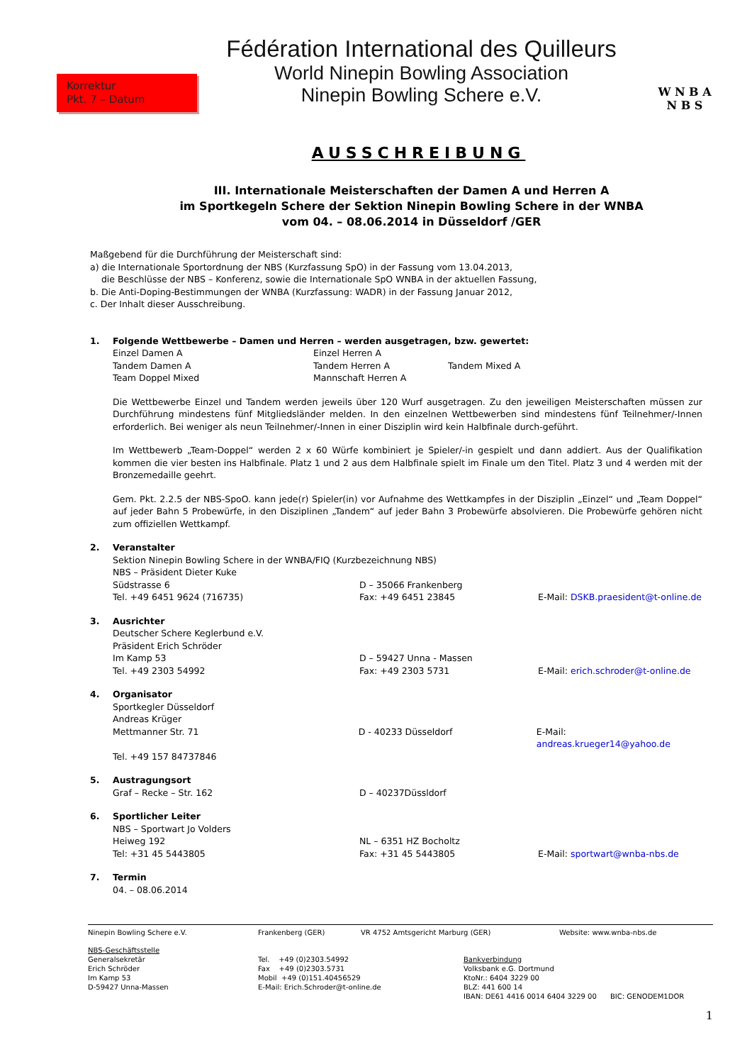Korrektur
Pkt. 7 – Datum
Fédération International des Quilleurs
World Ninepin Bowling Association
Ninepin Bowling Schere e.V.
W N B A
N B S
AUSSCHREIBUNG
III. Internationale Meisterschaften der Damen A und Herren A
im Sportkegeln Schere der Sektion Ninepin Bowling Schere in der WNBA
vom 04. – 08.06.2014 in Düsseldorf /GER
Maßgebend für die Durchführung der Meisterschaft sind:
a) die Internationale Sportordnung der NBS (Kurzfassung SpO) in der Fassung vom 13.04.2013,
die Beschlüsse der NBS – Konferenz, sowie die Internationale SpO WNBA in der aktuellen Fassung,
b. Die Anti-Doping-Bestimmungen der WNBA (Kurzfassung: WADR) in der Fassung Januar 2012,
c. Der Inhalt dieser Ausschreibung.
1. Folgende Wettbewerbe – Damen und Herren – werden ausgetragen, bzw. gewertet:
Einzel Damen A Einzel Herren A
Tandem Damen A Tandem Herren A Tandem Mixed A
Team Doppel Mixed Mannschaft Herren A
Die Wettbewerbe Einzel und Tandem werden jeweils über 120 Wurf ausgetragen. Zu den jeweiligen Meisterschaften müssen zur Durchführung mindestens fünf Mitgliedsländer melden. In den einzelnen Wettbewerben sind mindestens fünf Teilnehmer/-Innen erforderlich. Bei weniger als neun Teilnehmer/-Innen in einer Disziplin wird kein Halbfinale durch-geführt.
Im Wettbewerb „Team-Doppel“ werden 2 x 60 Würfe kombiniert je Spieler/-in gespielt und dann addiert. Aus der Qualifikation kommen die vier besten ins Halbfinale. Platz 1 und 2 aus dem Halbfinale spielt im Finale um den Titel. Platz 3 und 4 werden mit der Bronzemedaille geehrt.
Gem. Pkt. 2.2.5 der NBS-SpoO. kann jede(r) Spieler(in) vor Aufnahme des Wettkampfes in der Disziplin „Einzel“ und „Team Doppel“ auf jeder Bahn 5 Probewürfe, in den Disziplinen „Tandem“ auf jeder Bahn 3 Probewürfe absolvieren. Die Probewürfe gehören nicht zum offiziellen Wettkampf.
2. Veranstalter
Sektion Ninepin Bowling Schere in der WNBA/FIQ (Kurzbezeichnung NBS)
NBS – Präsident Dieter Kuke
Südstrasse 6 D – 35066 Frankenberg
Tel. +49 6451 9624 (716735) Fax: +49 6451 23845 E-Mail: DSKB.praesident@t-online.de
3. Ausrichter
Deutscher Schere Keglerbund e.V.
Präsident Erich Schröder
Im Kamp 53 D – 59427 Unna - Massen
Tel. +49 2303 54992 Fax: +49 2303 5731 E-Mail: erich.schroder@t-online.de
4. Organisator
Sportkegler Düsseldorf
Andreas Krüger
Mettmanner Str. 71 D - 40233 Düsseldorf E-Mail: andreas.krueger14@yahoo.de
Tel. +49 157 84737846
5. Austragungsort
Graf – Recke – Str. 162 D – 40237Düssldorf
6. Sportlicher Leiter
NBS – Sportwart Jo Volders
Heiweg 192 NL – 6351 HZ Bocholtz
Tel: +31 45 5443805 Fax: +31 45 5443805 E-Mail: sportwart@wnba-nbs.de
7. Termin
04. – 08.06.2014
Ninepin Bowling Schere e.V. Frankenberg (GER) VR 4752 Amtsgericht Marburg (GER) Website: www.wnba-nbs.de
NBS-Geschäftsstelle
Generalsekretär
Erich Schröder
Im Kamp 53
D-59427 Unna-Massen
Tel. +49 (0)2303.54992
Fax +49 (0)2303.5731
Mobil +49 (0)151.40456529
E-Mail: Erich.Schroder@t-online.de
Bankverbindung
Volksbank e.G. Dortmund
KtoNr.: 6404 3229 00
BLZ: 441 600 14
IBAN: DE61 4416 0014 6404 3229 00 BIC: GENODEM1DOR
1